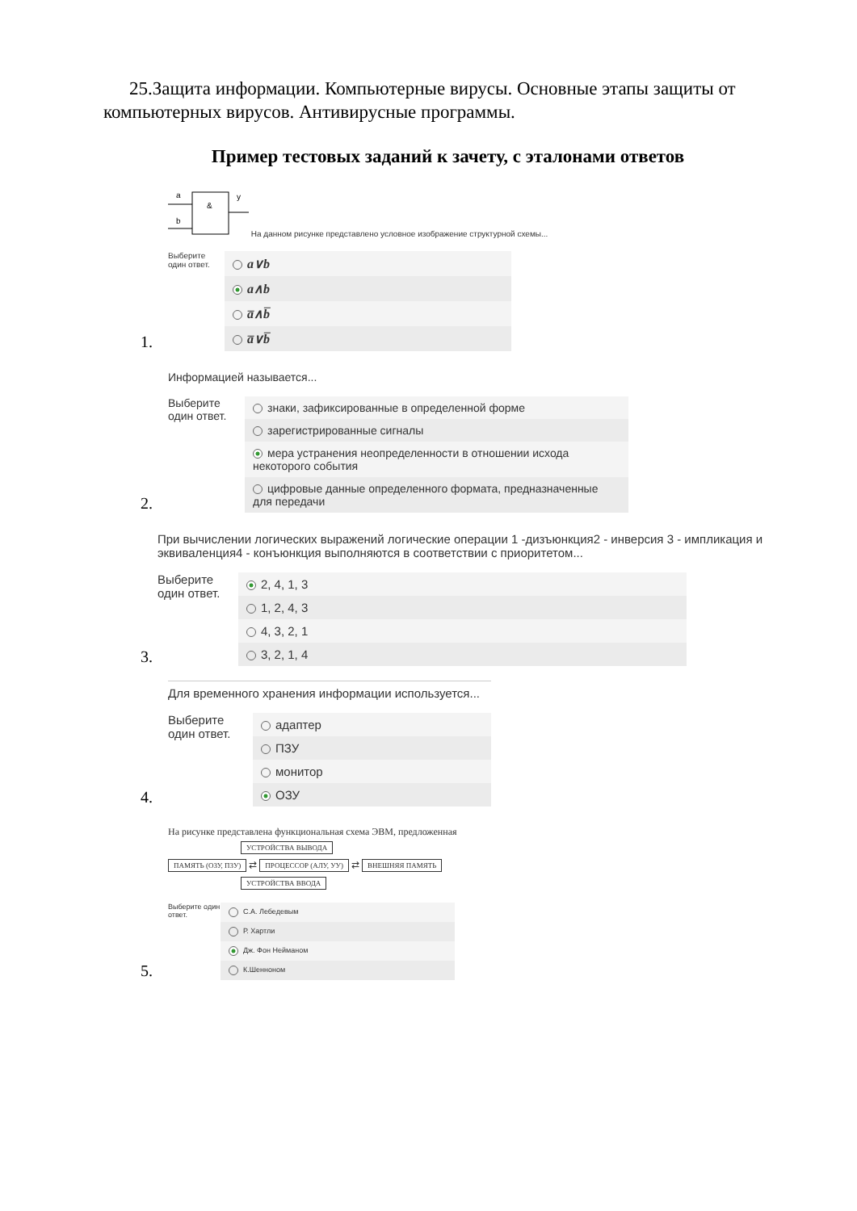25.Защита информации. Компьютерные вирусы. Основные этапы защиты от компьютерных вирусов. Антивирусные программы.
Пример тестовых заданий к зачету, с эталонами ответов
1.
a
b
&
y
На данном рисунке представлено условное изображение структурной схемы...
Выберите один ответ.
a∨b
a∧b
a̅∧b̅
a̅∨b̅
2.
Информацией называется...
Выберите один ответ.
знаки, зафиксированные в определенной форме
зарегистрированные сигналы
мера устранения неопределенности в отношении исхода некоторого события
цифровые данные определенного формата, предназначенные для передачи
3.
При вычислении логических выражений логические операции 1 -дизъюнкция2 - инверсия 3 - импликация и эквиваленция4 - конъюнкция выполняются в соответствии с приоритетом...
Выберите один ответ.
2, 4, 1, 3
1, 2, 4, 3
4, 3, 2, 1
3, 2, 1, 4
4.
Для временного хранения информации используется...
Выберите один ответ.
адаптер
ПЗУ
монитор
ОЗУ
5.
На рисунке представлена функциональная схема ЭВМ, предложенная
УСТРОЙСТВА ВЫВОДА
ПАМЯТЬ (ОЗУ, ПЗУ) ⇄ ПРОЦЕССОР (АЛУ, УУ) ⇄ ВНЕШНЯЯ ПАМЯТЬ
УСТРОЙСТВА ВВОДА
Выберите один ответ.
С.А. Лебедевым
Р. Хартли
Дж. Фон Нейманом
К.Шенноном